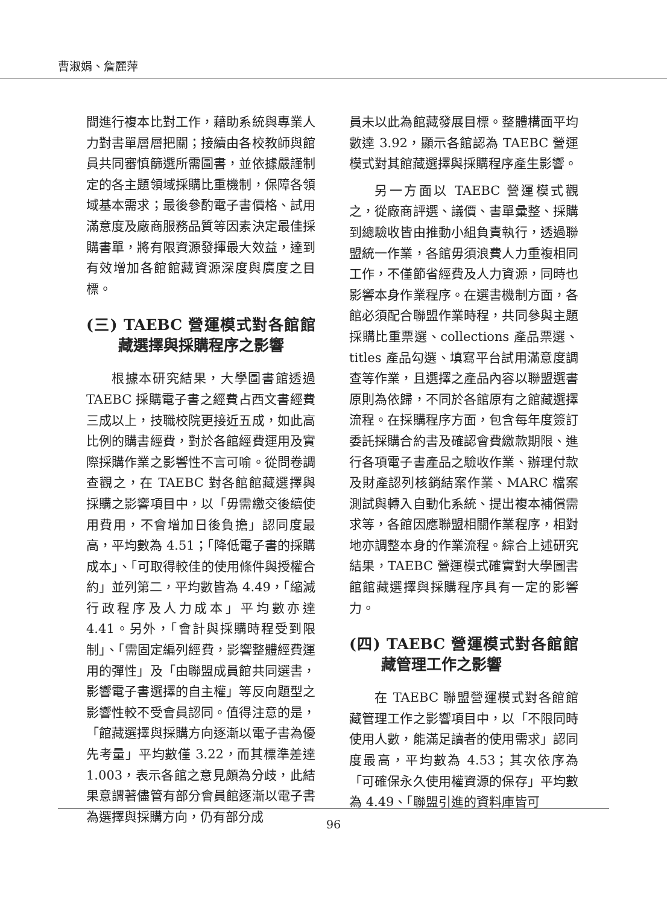曹淑娟、詹麗萍
間進行複本比對工作，藉助系統與專業人力對書單層層把關；接續由各校教師與館員共同審慎篩選所需圖書，並依據嚴謹制定的各主題領域採購比重機制，保障各領域基本需求；最後參酌電子書價格、試用滿意度及廠商服務品質等因素決定最佳採購書單，將有限資源發揮最大效益，達到有效增加各館館藏資源深度與廣度之目標。
(三) TAEBC 營運模式對各館館藏選擇與採購程序之影響
根據本研究結果，大學圖書館透過 TAEBC 採購電子書之經費占西文書經費三成以上，技職校院更接近五成，如此高比例的購書經費，對於各館經費運用及實際採購作業之影響性不言可喻。從問卷調查觀之，在 TAEBC 對各館館藏選擇與採購之影響項目中，以「毋需繳交後續使用費用，不會增加日後負擔」認同度最高，平均數為 4.51；「降低電子書的採購成本」、「可取得較佳的使用條件與授權合約」並列第二，平均數皆為 4.49，「縮減行政程序及人力成本」平均數亦達 4.41。另外，「會計與採購時程受到限制」、「需固定編列經費，影響整體經費運用的彈性」及「由聯盟成員館共同選書，影響電子書選擇的自主權」等反向題型之影響性較不受會員認同。值得注意的是，「館藏選擇與採購方向逐漸以電子書為優先考量」平均數僅 3.22，而其標準差達 1.003，表示各館之意見頗為分歧，此結果意謂著儘管有部分會員館逐漸以電子書為選擇與採購方向，仍有部分成
員未以此為館藏發展目標。整體構面平均數達 3.92，顯示各館認為 TAEBC 營運模式對其館藏選擇與採購程序產生影響。
另一方面以 TAEBC 營運模式觀之，從廠商評選、議價、書單彙整、採購到總驗收皆由推動小組負責執行，透過聯盟統一作業，各館毋須浪費人力重複相同工作，不僅節省經費及人力資源，同時也影響本身作業程序。在選書機制方面，各館必須配合聯盟作業時程，共同參與主題採購比重票選、collections 產品票選、titles 產品勾選、填寫平台試用滿意度調查等作業，且選擇之產品內容以聯盟選書原則為依歸，不同於各館原有之館藏選擇流程。在採購程序方面，包含每年度簽訂委託採購合約書及確認會費繳款期限、進行各項電子書產品之驗收作業、辦理付款及財產認列核銷結案作業、MARC 檔案測試與轉入自動化系統、提出複本補償需求等，各館因應聯盟相關作業程序，相對地亦調整本身的作業流程。綜合上述研究結果，TAEBC 營運模式確實對大學圖書館館藏選擇與採購程序具有一定的影響力。
(四) TAEBC 營運模式對各館館藏管理工作之影響
在 TAEBC 聯盟營運模式對各館館藏管理工作之影響項目中，以「不限同時使用人數，能滿足讀者的使用需求」認同度最高，平均數為 4.53；其次依序為「可確保永久使用權資源的保存」平均數為 4.49、「聯盟引進的資料庫皆可
96